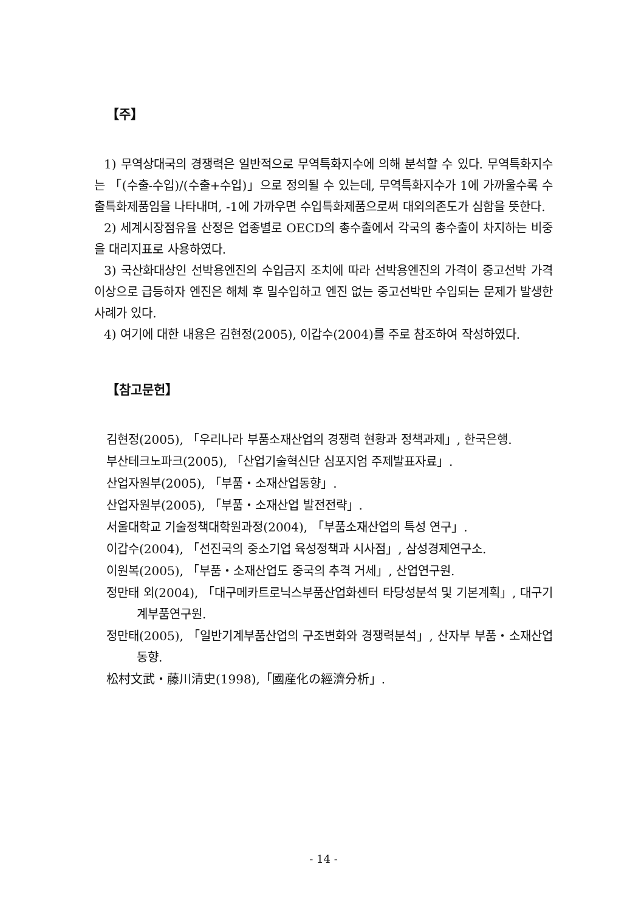【주】
1) 무역상대국의 경쟁력은 일반적으로 무역특화지수에 의해 분석할 수 있다. 무역특화지수는 「(수출-수입)/(수출+수입)」으로 정의될 수 있는데, 무역특화지수가 1에 가까울수록 수출특화제품임을 나타내며, -1에 가까우면 수입특화제품으로써 대외의존도가 심함을 뜻한다.
2) 세계시장점유율 산정은 업종별로 OECD의 총수출에서 각국의 총수출이 차지하는 비중을 대리지표로 사용하였다.
3) 국산화대상인 선박용엔진의 수입금지 조치에 따라 선박용엔진의 가격이 중고선박 가격이상으로 급등하자 엔진은 해체 후 밀수입하고 엔진 없는 중고선박만 수입되는 문제가 발생한 사례가 있다.
4) 여기에 대한 내용은 김현정(2005), 이갑수(2004)를 주로 참조하여 작성하였다.
【참고문헌】
김현정(2005), 「우리나라 부품소재산업의 경쟁력 현황과 정책과제」, 한국은행.
부산테크노파크(2005), 「산업기술혁신단 심포지엄 주제발표자료」.
산업자원부(2005), 「부품・소재산업동향」.
산업자원부(2005), 「부품・소재산업 발전전략」.
서울대학교 기술정책대학원과정(2004), 「부품소재산업의 특성 연구」.
이갑수(2004), 「선진국의 중소기업 육성정책과 시사점」, 삼성경제연구소.
이원복(2005), 「부품・소재산업도 중국의 추격 거세」, 산업연구원.
정만태 외(2004), 「대구메카트로닉스부품산업화센터 타당성분석 및 기본계획」, 대구기계부품연구원.
정만태(2005), 「일반기계부품산업의 구조변화와 경쟁력분석」, 산자부 부품・소재산업동향.
松村文武・藤川清史(1998),「國産化の經濟分析」.
- 14 -